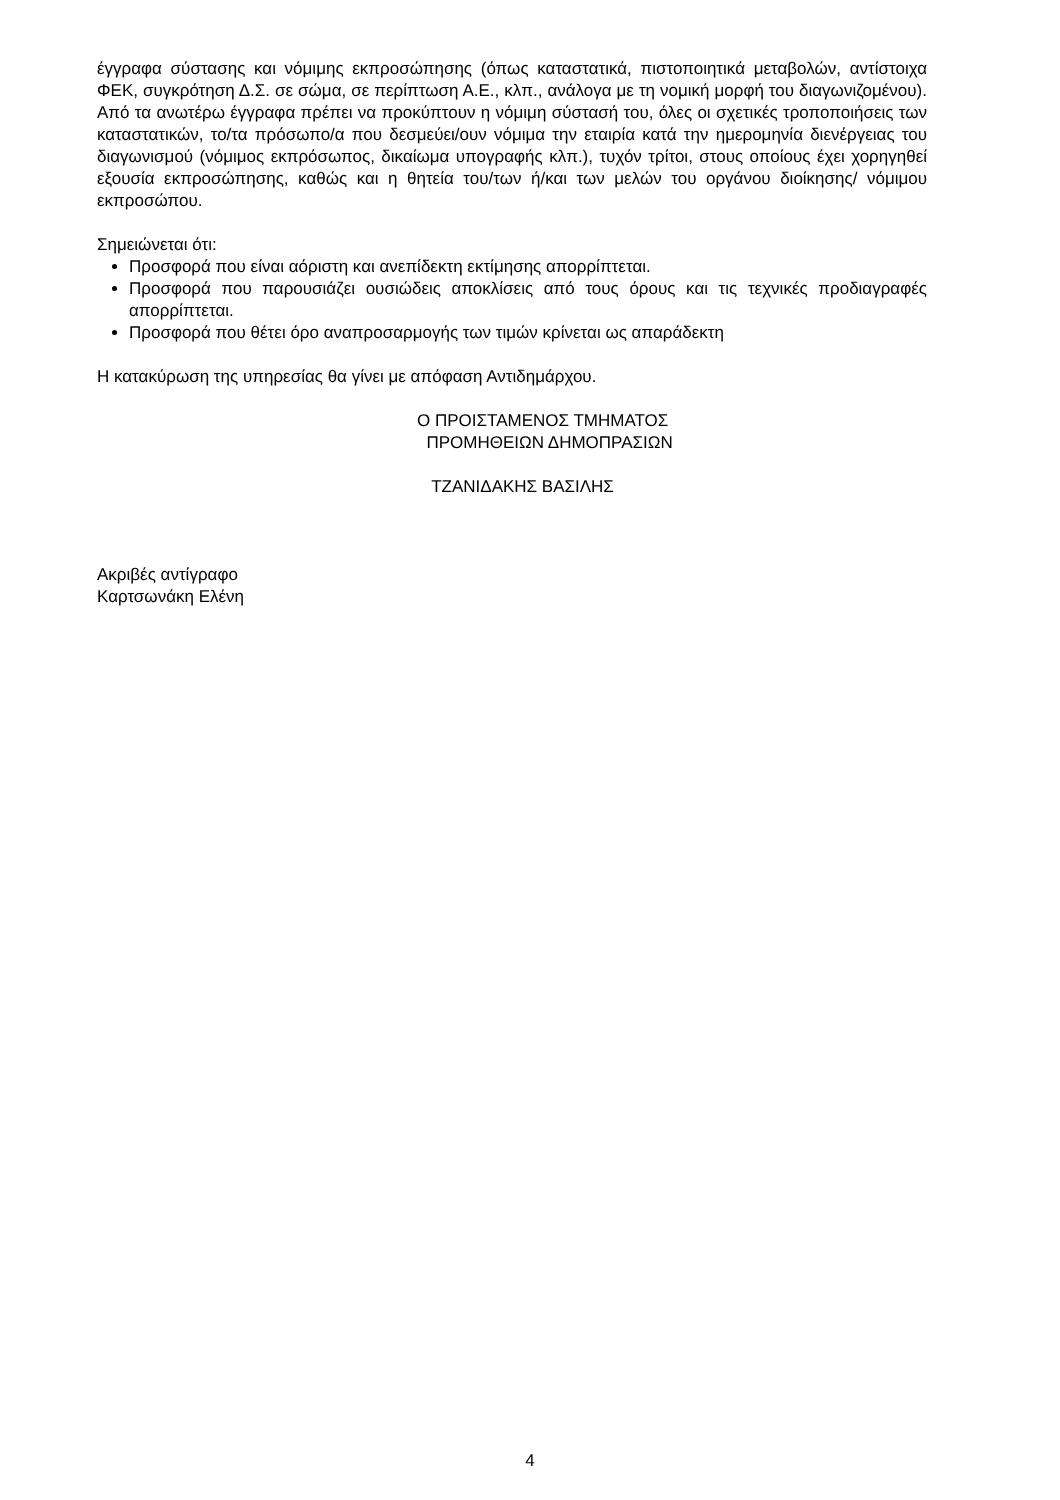έγγραφα σύστασης και νόμιμης εκπροσώπησης (όπως καταστατικά, πιστοποιητικά μεταβολών, αντίστοιχα ΦΕΚ, συγκρότηση Δ.Σ. σε σώμα, σε περίπτωση Α.Ε., κλπ., ανάλογα με τη νομική μορφή του διαγωνιζομένου). Από τα ανωτέρω έγγραφα πρέπει να προκύπτουν η νόμιμη σύστασή του, όλες οι σχετικές τροποποιήσεις των καταστατικών, το/τα πρόσωπο/α που δεσμεύει/ουν νόμιμα την εταιρία κατά την ημερομηνία διενέργειας του διαγωνισμού (νόμιμος εκπρόσωπος, δικαίωμα υπογραφής κλπ.), τυχόν τρίτοι, στους οποίους έχει χορηγηθεί εξουσία εκπροσώπησης, καθώς και η θητεία του/των ή/και των μελών του οργάνου διοίκησης/ νόμιμου εκπροσώπου.
Σημειώνεται ότι:
Προσφορά που είναι αόριστη και ανεπίδεκτη εκτίμησης απορρίπτεται.
Προσφορά που παρουσιάζει ουσιώδεις αποκλίσεις από τους όρους και τις τεχνικές προδιαγραφές απορρίπτεται.
Προσφορά που θέτει όρο αναπροσαρμογής των τιμών κρίνεται ως απαράδεκτη
Η κατακύρωση της υπηρεσίας θα γίνει με απόφαση Αντιδημάρχου.
Ο ΠΡΟΙΣΤΑΜΕΝΟΣ ΤΜΗΜΑΤΟΣ
ΠΡΟΜΗΘΕΙΩΝ ΔΗΜΟΠΡΑΣΙΩΝ
ΤΖΑΝΙΔΑΚΗΣ ΒΑΣΙΛΗΣ
Ακριβές αντίγραφο
Καρτσωνάκη Ελένη
4